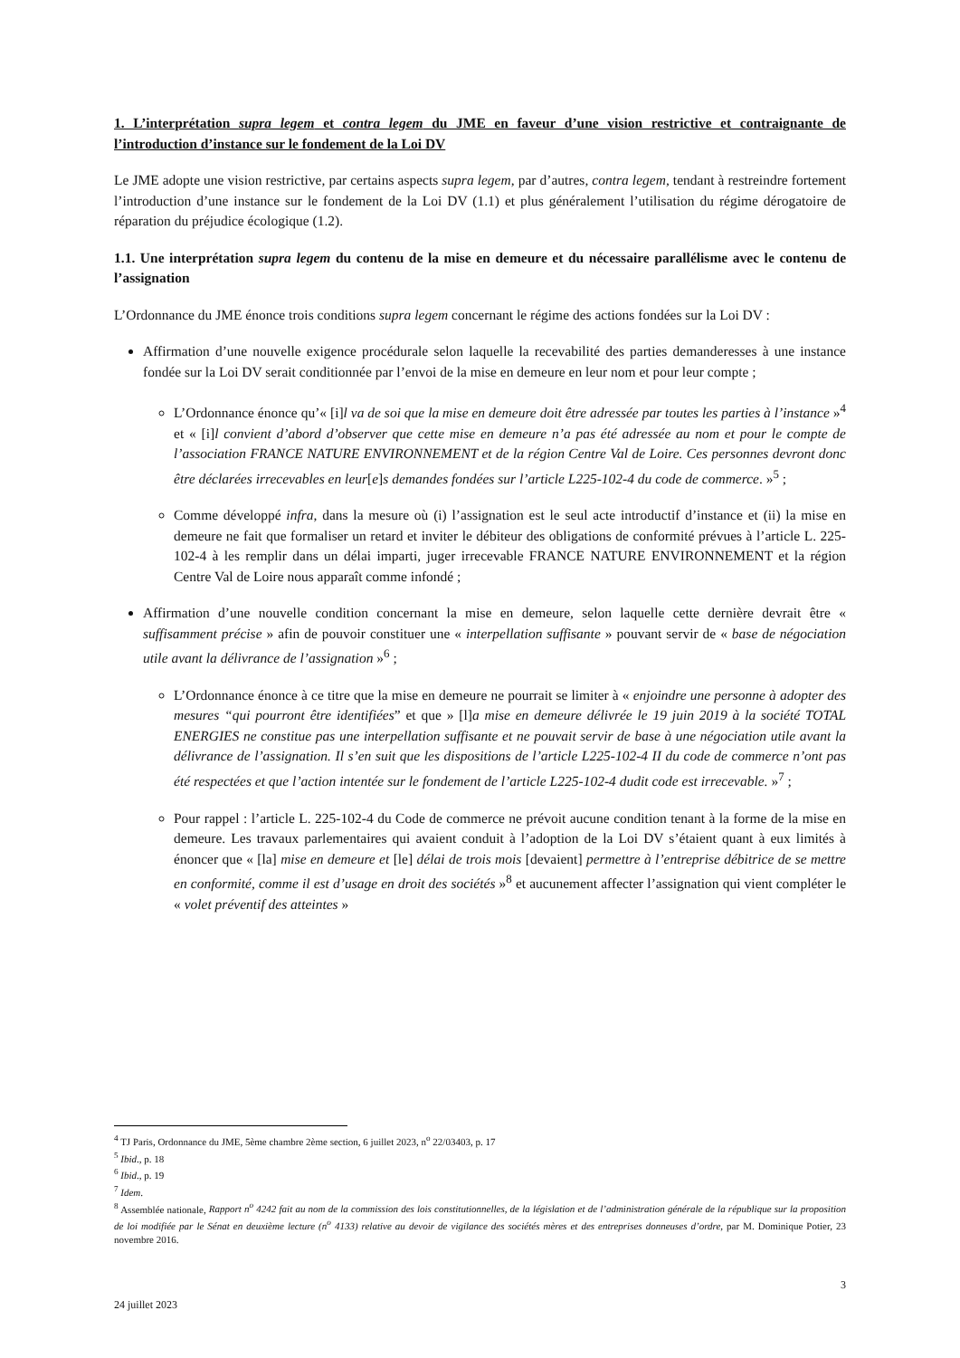1. L’interprétation supra legem et contra legem du JME en faveur d’une vision restrictive et contraignante de l’introduction d’instance sur le fondement de la Loi DV
Le JME adopte une vision restrictive, par certains aspects supra legem, par d’autres, contra legem, tendant à restreindre fortement l’introduction d’une instance sur le fondement de la Loi DV (1.1) et plus généralement l’utilisation du régime dérogatoire de réparation du préjudice écologique (1.2).
1.1. Une interprétation supra legem du contenu de la mise en demeure et du nécessaire parallélisme avec le contenu de l’assignation
L’Ordonnance du JME énonce trois conditions supra legem concernant le régime des actions fondées sur la Loi DV :
Affirmation d’une nouvelle exigence procédurale selon laquelle la recevabilité des parties demanderesses à une instance fondée sur la Loi DV serait conditionnée par l’envoi de la mise en demeure en leur nom et pour leur compte ;
L’Ordonnance énonce qu’« [i]l va de soi que la mise en demeure doit être adressée par toutes les parties à l’instance »<sup>4</sup> et « [i]l convient d’abord d’observer que cette mise en demeure n’a pas été adressée au nom et pour le compte de l’association FRANCE NATURE ENVIRONNEMENT et de la région Centre Val de Loire. Ces personnes devront donc être déclarées irrecevables en leur[e]s demandes fondées sur l’article L225-102-4 du code de commerce. »<sup>5</sup> ;
Comme développé infra, dans la mesure où (i) l’assignation est le seul acte introductif d’instance et (ii) la mise en demeure ne fait que formaliser un retard et inviter le débiteur des obligations de conformité prévues à l’article L. 225-102-4 à les remplir dans un délai imparti, juger irrecevable FRANCE NATURE ENVIRONNEMENT et la région Centre Val de Loire nous apparaît comme infondé ;
Affirmation d’une nouvelle condition concernant la mise en demeure, selon laquelle cette dernière devrait être « suffisamment précise » afin de pouvoir constituer une « interpellation suffisante » pouvant servir de « base de négociation utile avant la délivrance de l’assignation »<sup>6</sup> ;
L’Ordonnance énonce à ce titre que la mise en demeure ne pourrait se limiter à « enjoindre une personne à adopter des mesures “qui pourront être identifiées” et que » [l]a mise en demeure délivrée le 19 juin 2019 à la société TOTAL ENERGIES ne constitue pas une interpellation suffisante et ne pouvait servir de base à une négociation utile avant la délivrance de l’assignation. Il s’en suit que les dispositions de l’article L225-102-4 II du code de commerce n’ont pas été respectées et que l’action intentée sur le fondement de l’article L225-102-4 dudit code est irrecevable. »<sup>7</sup> ;
Pour rappel : l’article L. 225-102-4 du Code de commerce ne prévoit aucune condition tenant à la forme de la mise en demeure. Les travaux parlementaires qui avaient conduit à l’adoption de la Loi DV s’étaient quant à eux limités à énoncer que « [la] mise en demeure et [le] délai de trois mois [devaient] permettre à l’entreprise débitrice de se mettre en conformité, comme il est d’usage en droit des sociétés »<sup>8</sup> et aucunement affecter l’assignation qui vient compléter le « volet préventif des atteintes »
<sup>4</sup> TJ Paris, Ordonnance du JME, 5ème chambre 2ème section, 6 juillet 2023, n<sup>o</sup> 22/03403, p. 17
<sup>5</sup> Ibid., p. 18
<sup>6</sup> Ibid., p. 19
<sup>7</sup> Idem.
<sup>8</sup> Assemblée nationale, Rapport n<sup>o</sup> 4242 fait au nom de la commission des lois constitutionnelles, de la législation et de l’administration générale de la république sur la proposition de loi modifiée par le Sénat en deuxième lecture (n<sup>o</sup> 4133) relative au devoir de vigilance des sociétés mères et des entreprises donneuses d’ordre, par M. Dominique Potier, 23 novembre 2016.
3
24 juillet 2023